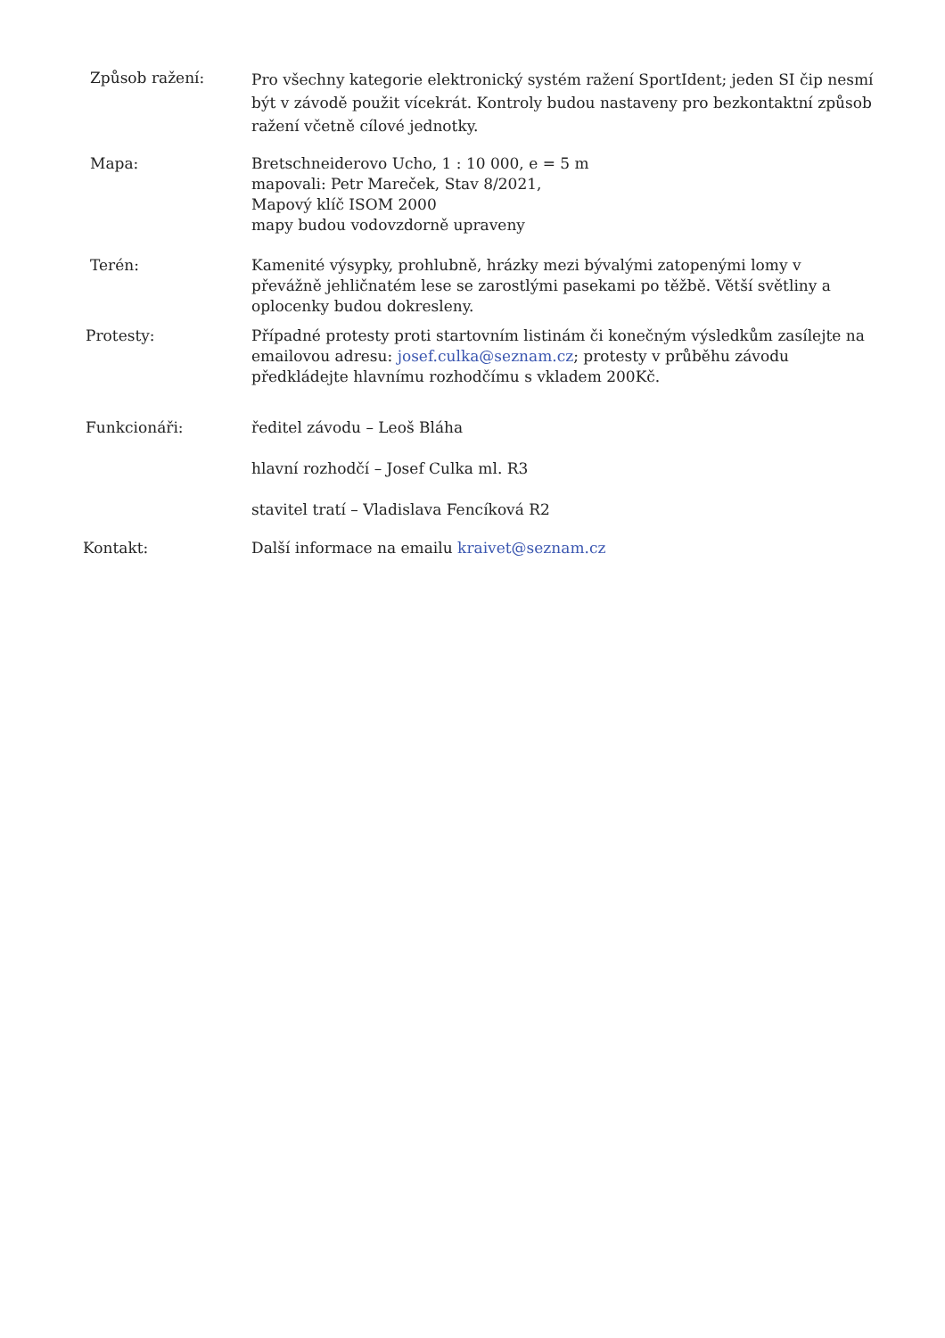Způsob ražení:
Pro všechny kategorie elektronický systém ražení SportIdent; jeden SI čip nesmí být v závodě použit vícekrát. Kontroly budou nastaveny pro bezkontaktní způsob ražení včetně cílové jednotky.
Mapa: Bretschneiderovo Ucho, 1 : 10 000, e = 5 m
mapovali: Petr Mareček, Stav 8/2021,
Mapový klíč ISOM 2000
mapy budou vodovzdorně upraveny
Terén: Kamenité výsypky, prohlubně, hrázky mezi bývalými zatopenými lomy v převážně jehličnatém lese se zarostlými pasekami po těžbě. Větší světliny a oplocenky budou dokresleny.
Protesty: Případné protesty proti startovním listinám či konečným výsledkům zasílejte na emailovou adresu: josef.culka@seznam.cz; protesty v průběhu závodu předkládejte hlavnímu rozhodčímu s vkladem 200Kč.
Funkcionáři: ředitel závodu – Leoš Bláha
hlavní rozhodčí – Josef Culka ml. R3
stavitel tratí – Vladislava Fencíková R2
Kontakt: Další informace na emailu kraivet@seznam.cz